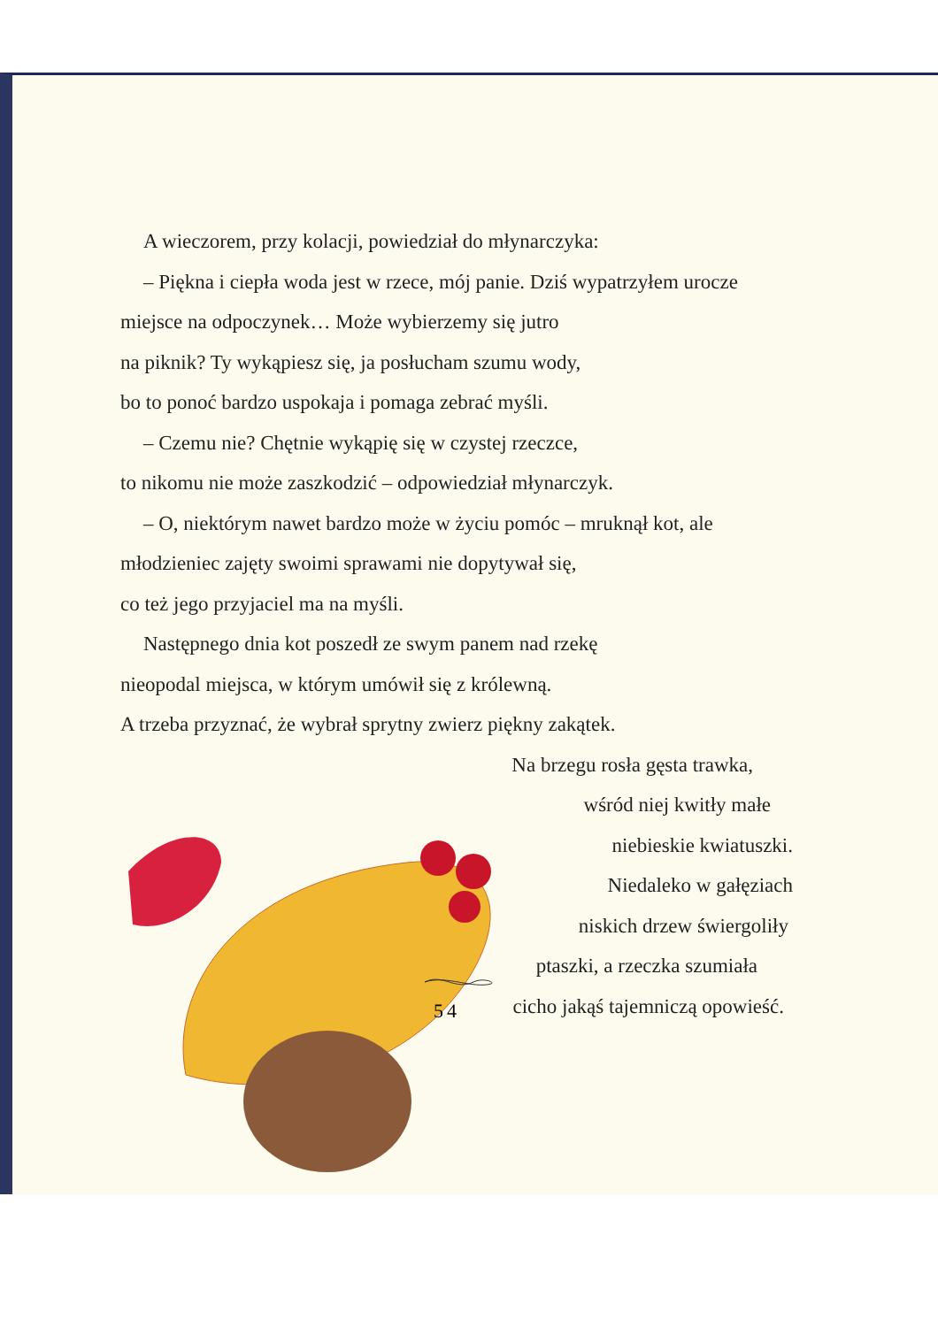A wieczorem, przy kolacji, powiedział do młynarczyka:
– Piękna i ciepła woda jest w rzece, mój panie. Dziś wypatrzyłem urocze miejsce na odpoczynek… Może wybierzemy się jutro
na piknik? Ty wykąpiesz się, ja posłucham szumu wody,
bo to ponoć bardzo uspokaja i pomaga zebrać myśli.
– Czemu nie? Chętnie wykąpię się w czystej rzeczce,
to nikomu nie może zaszkodzić – odpowiedział młynarczyk.
– O, niektórym nawet bardzo może w życiu pomóc – mruknął kot, ale młodzieniec zajęty swoimi sprawami nie dopytywał się,
co też jego przyjaciel ma na myśli.
Następnego dnia kot poszedł ze swym panem nad rzekę
nieopodal miejsca, w którym umówił się z królewną.
A trzeba przyznać, że wybrał sprytny zwierz piękny zakątek.
Na brzegu rosła gęsta trawka,
wśród niej kwitły małe
niebieskie kwiatuszki.
Niedaleko w gałęziach
niskich drzew świergoliły
ptaszki, a rzeczka szumiała
cicho jakąś tajemniczą opowieść.
54